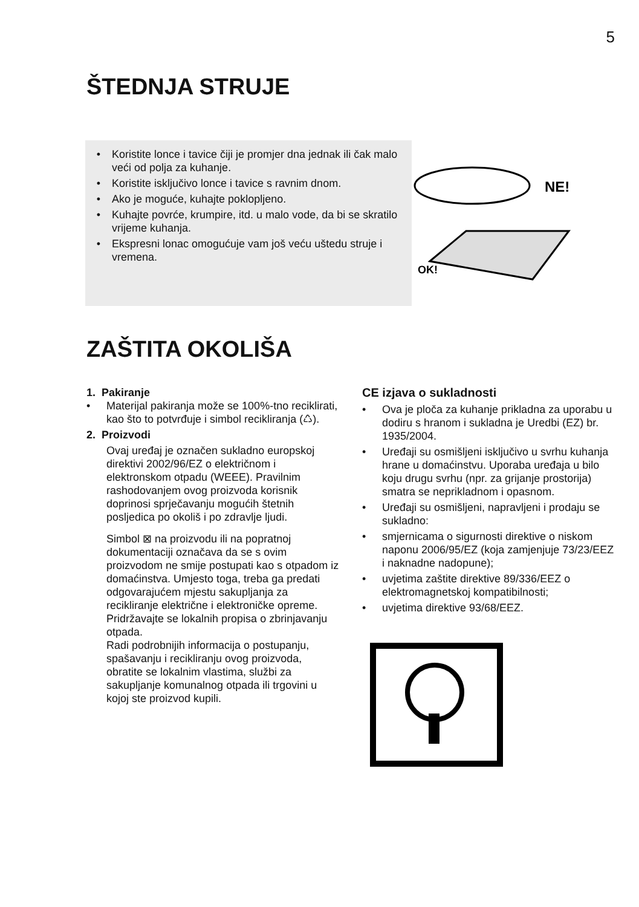5
ŠTEDNJA STRUJE
• Koristite lonce i tavice čiji je promjer dna jednak ili čak malo veći od polja za kuhanje.
• Koristite isključivo lonce i tavice s ravnim dnom.
• Ako je moguće, kuhajte poklopljeno.
• Kuhajte povrće, krumpire, itd. u malo vode, da bi se skratilo vrijeme kuhanja.
• Ekspresni lonac omogućuje vam još veću uštedu struje i vremena.
NE!
OK!
ZAŠTITA OKOLIŠA
1. Pakiranje
• Materijal pakiranja može se 100%-tno reciklirati, kao što to potvrđuje i simbol recikliranja (♺).
2. Proizvodi
Ovaj uređaj je označen sukladno europskoj direktivi 2002/96/EZ o električnom i elektronskom otpadu (WEEE). Pravilnim rashodovanjem ovog proizvoda korisnik doprinosi sprječavanju mogućih štetnih posljedica po okoliš i po zdravlje ljudi.
Simbol ⊠ na proizvodu ili na popratnoj dokumentaciji označava da se s ovim proizvodom ne smije postupati kao s otpadom iz domaćinstva. Umjesto toga, treba ga predati odgovarajućem mjestu sakupljanja za recikliranje električne i elektroničke opreme.
Pridržavajte se lokalnih propisa o zbrinjavanju otpada.
Radi podrobnijih informacija o postupanju, spašavanju i recikliranju ovog proizvoda, obratite se lokalnim vlastima, službi za sakupljanje komunalnog otpada ili trgovini u kojoj ste proizvod kupili.
CE izjava o sukladnosti
• Ova je ploča za kuhanje prikladna za uporabu u dodiru s hranom i sukladna je Uredbi (EZ) br. 1935/2004.
• Uređaji su osmišljeni isključivo u svrhu kuhanja hrane u domaćinstvu. Uporaba uređaja u bilo koju drugu svrhu (npr. za grijanje prostorija) smatra se neprikladnom i opasnom.
• Uređaji su osmišljeni, napravljeni i prodaju se sukladno:
• smjernicama o sigurnosti direktive o niskom naponu 2006/95/EZ (koja zamjenjuje 73/23/EEZ i naknadne nadopune);
• uvjetima zaštite direktive 89/336/EEZ o elektromagnetskoj kompatibilnosti;
• uvjetima direktive 93/68/EEZ.